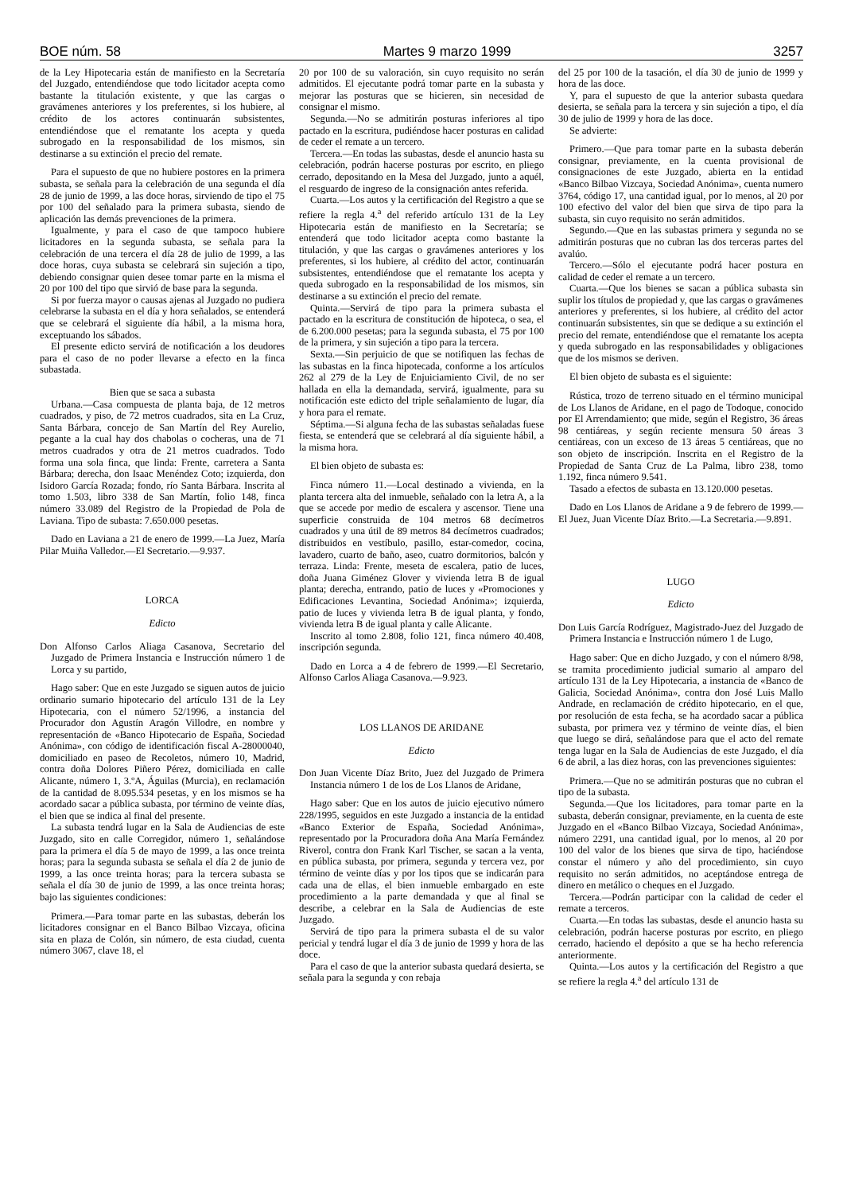BOE núm. 58 Martes 9 marzo 1999 3257
de la Ley Hipotecaria están de manifiesto en la Secretaría del Juzgado, entendiéndose que todo licitador acepta como bastante la titulación existente, y que las cargas o gravámenes anteriores y los preferentes, si los hubiere, al crédito de los actores continuarán subsistentes, entendiéndose que el rematante los acepta y queda subrogado en la responsabilidad de los mismos, sin destinarse a su extinción el precio del remate.
Para el supuesto de que no hubiere postores en la primera subasta, se señala para la celebración de una segunda el día 28 de junio de 1999, a las doce horas, sirviendo de tipo el 75 por 100 del señalado para la primera subasta, siendo de aplicación las demás prevenciones de la primera.
Igualmente, y para el caso de que tampoco hubiere licitadores en la segunda subasta, se señala para la celebración de una tercera el día 28 de julio de 1999, a las doce horas, cuya subasta se celebrará sin sujeción a tipo, debiendo consignar quien desee tomar parte en la misma el 20 por 100 del tipo que sirvió de base para la segunda.
Si por fuerza mayor o causas ajenas al Juzgado no pudiera celebrarse la subasta en el día y hora señalados, se entenderá que se celebrará el siguiente día hábil, a la misma hora, exceptuando los sábados.
El presente edicto servirá de notificación a los deudores para el caso de no poder llevarse a efecto en la finca subastada.
Bien que se saca a subasta
Urbana.—Casa compuesta de planta baja, de 12 metros cuadrados, y piso, de 72 metros cuadrados, sita en La Cruz, Santa Bárbara, concejo de San Martín del Rey Aurelio, pegante a la cual hay dos chabolas o cocheras, una de 71 metros cuadrados y otra de 21 metros cuadrados. Todo forma una sola finca, que linda: Frente, carretera a Santa Bárbara; derecha, don Isaac Menéndez Coto; izquierda, don Isidoro García Rozada; fondo, río Santa Bárbara. Inscrita al tomo 1.503, libro 338 de San Martín, folio 148, finca número 33.089 del Registro de la Propiedad de Pola de Laviana. Tipo de subasta: 7.650.000 pesetas.
Dado en Laviana a 21 de enero de 1999.—La Juez, María Pilar Muiña Valledor.—El Secretario.—9.937.
LORCA
Edicto
Don Alfonso Carlos Aliaga Casanova, Secretario del Juzgado de Primera Instancia e Instrucción número 1 de Lorca y su partido,
Hago saber: Que en este Juzgado se siguen autos de juicio ordinario sumario hipotecario del artículo 131 de la Ley Hipotecaria, con el número 52/1996, a instancia del Procurador don Agustín Aragón Villodre, en nombre y representación de «Banco Hipotecario de España, Sociedad Anónima», con código de identificación fiscal A-28000040, domiciliado en paseo de Recoletos, número 10, Madrid, contra doña Dolores Piñero Pérez, domiciliada en calle Alicante, número 1, 3.ºA, Águilas (Murcia), en reclamación de la cantidad de 8.095.534 pesetas, y en los mismos se ha acordado sacar a pública subasta, por término de veinte días, el bien que se indica al final del presente.
La subasta tendrá lugar en la Sala de Audiencias de este Juzgado, sito en calle Corregidor, número 1, señalándose para la primera el día 5 de mayo de 1999, a las once treinta horas; para la segunda subasta se señala el día 2 de junio de 1999, a las once treinta horas; para la tercera subasta se señala el día 30 de junio de 1999, a las once treinta horas; bajo las siguientes condiciones:
Primera.—Para tomar parte en las subastas, deberán los licitadores consignar en el Banco Bilbao Vizcaya, oficina sita en plaza de Colón, sin número, de esta ciudad, cuenta número 3067, clave 18, el
20 por 100 de su valoración, sin cuyo requisito no serán admitidos. El ejecutante podrá tomar parte en la subasta y mejorar las posturas que se hicieren, sin necesidad de consignar el mismo.
Segunda.—No se admitirán posturas inferiores al tipo pactado en la escritura, pudiéndose hacer posturas en calidad de ceder el remate a un tercero.
Tercera.—En todas las subastas, desde el anuncio hasta su celebración, podrán hacerse posturas por escrito, en pliego cerrado, depositando en la Mesa del Juzgado, junto a aquél, el resguardo de ingreso de la consignación antes referida.
Cuarta.—Los autos y la certificación del Registro a que se refiere la regla 4.<sup>a</sup> del referido artículo 131 de la Ley Hipotecaria están de manifiesto en la Secretaría; se entenderá que todo licitador acepta como bastante la titulación, y que las cargas o gravámenes anteriores y los preferentes, si los hubiere, al crédito del actor, continuarán subsistentes, entendiéndose que el rematante los acepta y queda subrogado en la responsabilidad de los mismos, sin destinarse a su extinción el precio del remate.
Quinta.—Servirá de tipo para la primera subasta el pactado en la escritura de constitución de hipoteca, o sea, el de 6.200.000 pesetas; para la segunda subasta, el 75 por 100 de la primera, y sin sujeción a tipo para la tercera.
Sexta.—Sin perjuicio de que se notifiquen las fechas de las subastas en la finca hipotecada, conforme a los artículos 262 al 279 de la Ley de Enjuiciamiento Civil, de no ser hallada en ella la demandada, servirá, igualmente, para su notificación este edicto del triple señalamiento de lugar, día y hora para el remate.
Séptima.—Si alguna fecha de las subastas señaladas fuese fiesta, se entenderá que se celebrará al día siguiente hábil, a la misma hora.
El bien objeto de subasta es:
Finca número 11.—Local destinado a vivienda, en la planta tercera alta del inmueble, señalado con la letra A, a la que se accede por medio de escalera y ascensor. Tiene una superficie construida de 104 metros 68 decímetros cuadrados y una útil de 89 metros 84 decímetros cuadrados; distribuidos en vestíbulo, pasillo, estar-comedor, cocina, lavadero, cuarto de baño, aseo, cuatro dormitorios, balcón y terraza. Linda: Frente, meseta de escalera, patio de luces, doña Juana Giménez Glover y vivienda letra B de igual planta; derecha, entrando, patio de luces y «Promociones y Edificaciones Levantina, Sociedad Anónima»; izquierda, patio de luces y vivienda letra B de igual planta, y fondo, vivienda letra B de igual planta y calle Alicante.
Inscrito al tomo 2.808, folio 121, finca número 40.408, inscripción segunda.
Dado en Lorca a 4 de febrero de 1999.—El Secretario, Alfonso Carlos Aliaga Casanova.—9.923.
LOS LLANOS DE ARIDANE
Edicto
Don Juan Vicente Díaz Brito, Juez del Juzgado de Primera Instancia número 1 de los de Los Llanos de Aridane,
Hago saber: Que en los autos de juicio ejecutivo número 228/1995, seguidos en este Juzgado a instancia de la entidad «Banco Exterior de España, Sociedad Anónima», representado por la Procuradora doña Ana María Fernández Riverol, contra don Frank Karl Tischer, se sacan a la venta, en pública subasta, por primera, segunda y tercera vez, por término de veinte días y por los tipos que se indicarán para cada una de ellas, el bien inmueble embargado en este procedimiento a la parte demandada y que al final se describe, a celebrar en la Sala de Audiencias de este Juzgado.
Servirá de tipo para la primera subasta el de su valor pericial y tendrá lugar el día 3 de junio de 1999 y hora de las doce.
Para el caso de que la anterior subasta quedará desierta, se señala para la segunda y con rebaja
del 25 por 100 de la tasación, el día 30 de junio de 1999 y hora de las doce.
Y, para el supuesto de que la anterior subasta quedara desierta, se señala para la tercera y sin sujeción a tipo, el día 30 de julio de 1999 y hora de las doce.
Se advierte:
Primero.—Que para tomar parte en la subasta deberán consignar, previamente, en la cuenta provisional de consignaciones de este Juzgado, abierta en la entidad «Banco Bilbao Vizcaya, Sociedad Anónima», cuenta numero 3764, código 17, una cantidad igual, por lo menos, al 20 por 100 efectivo del valor del bien que sirva de tipo para la subasta, sin cuyo requisito no serán admitidos.
Segundo.—Que en las subastas primera y segunda no se admitirán posturas que no cubran las dos terceras partes del avalúo.
Tercero.—Sólo el ejecutante podrá hacer postura en calidad de ceder el remate a un tercero.
Cuarta.—Que los bienes se sacan a pública subasta sin suplir los títulos de propiedad y, que las cargas o gravámenes anteriores y preferentes, si los hubiere, al crédito del actor continuarán subsistentes, sin que se dedique a su extinción el precio del remate, entendiéndose que el rematante los acepta y queda subrogado en las responsabilidades y obligaciones que de los mismos se deriven.
El bien objeto de subasta es el siguiente:
Rústica, trozo de terreno situado en el término municipal de Los Llanos de Aridane, en el pago de Todoque, conocido por El Arrendamiento; que mide, según el Registro, 36 áreas 98 centiáreas, y según reciente mensura 50 áreas 3 centiáreas, con un exceso de 13 áreas 5 centiáreas, que no son objeto de inscripción. Inscrita en el Registro de la Propiedad de Santa Cruz de La Palma, libro 238, tomo 1.192, finca número 9.541.
Tasado a efectos de subasta en 13.120.000 pesetas.
Dado en Los Llanos de Aridane a 9 de febrero de 1999.—El Juez, Juan Vicente Díaz Brito.—La Secretaria.—9.891.
LUGO
Edicto
Don Luis García Rodríguez, Magistrado-Juez del Juzgado de Primera Instancia e Instrucción número 1 de Lugo,
Hago saber: Que en dicho Juzgado, y con el número 8/98, se tramita procedimiento judicial sumario al amparo del artículo 131 de la Ley Hipotecaria, a instancia de «Banco de Galicia, Sociedad Anónima», contra don José Luis Mallo Andrade, en reclamación de crédito hipotecario, en el que, por resolución de esta fecha, se ha acordado sacar a pública subasta, por primera vez y término de veinte días, el bien que luego se dirá, señalándose para que el acto del remate tenga lugar en la Sala de Audiencias de este Juzgado, el día 6 de abril, a las diez horas, con las prevenciones siguientes:
Primera.—Que no se admitirán posturas que no cubran el tipo de la subasta.
Segunda.—Que los licitadores, para tomar parte en la subasta, deberán consignar, previamente, en la cuenta de este Juzgado en el «Banco Bilbao Vizcaya, Sociedad Anónima», número 2291, una cantidad igual, por lo menos, al 20 por 100 del valor de los bienes que sirva de tipo, haciéndose constar el número y año del procedimiento, sin cuyo requisito no serán admitidos, no aceptándose entrega de dinero en metálico o cheques en el Juzgado.
Tercera.—Podrán participar con la calidad de ceder el remate a terceros.
Cuarta.—En todas las subastas, desde el anuncio hasta su celebración, podrán hacerse posturas por escrito, en pliego cerrado, haciendo el depósito a que se ha hecho referencia anteriormente.
Quinta.—Los autos y la certificación del Registro a que se refiere la regla 4.<sup>a</sup> del artículo 131 de